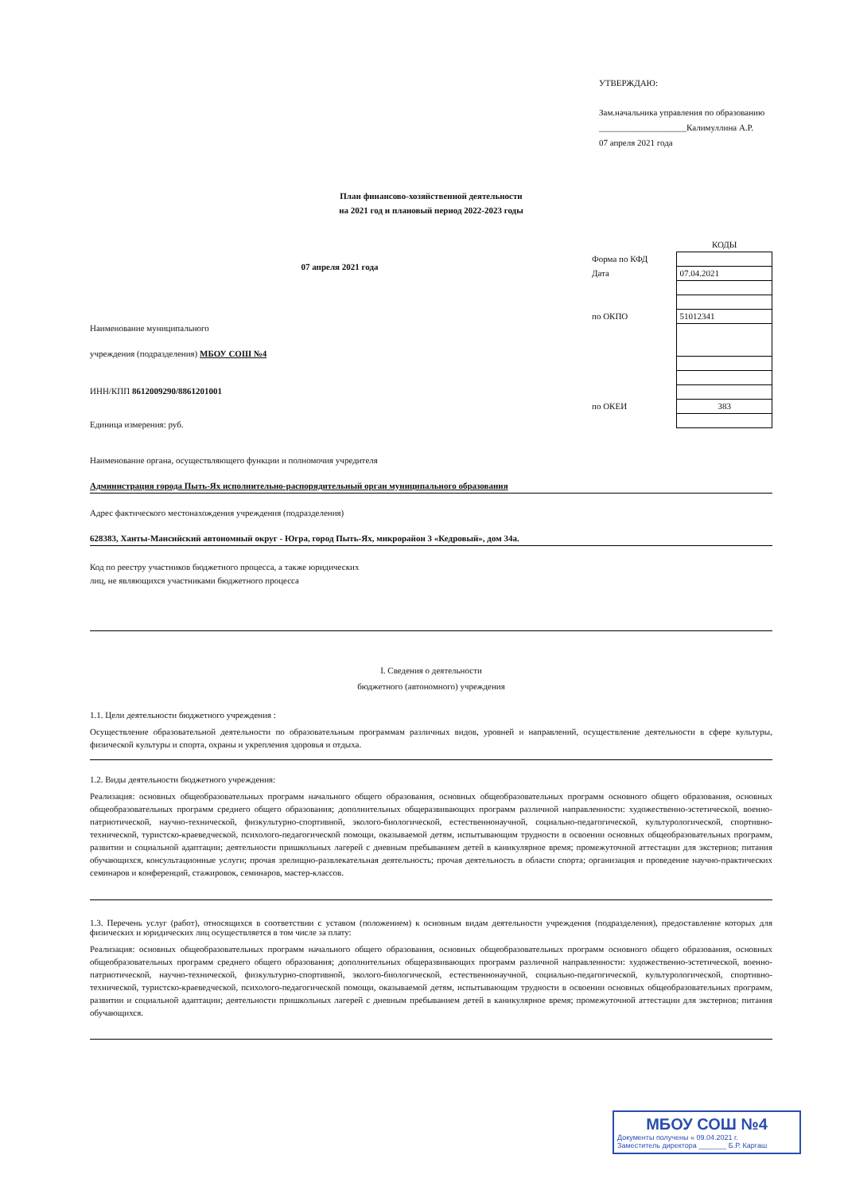УТВЕРЖДАЮ:
Зам.начальника управления по образованию
____________________Калимуллина А.Р.
07 апреля 2021 года
План финансово-хозяйственной деятельности
на 2021 год и плановый период 2022-2023 годы
07 апреля 2021 года
Наименование муниципального
учреждения (подразделения) МБОУ СОШ №4
ИНН/КПП 8612009290/8861201001
Единица измерения: руб.
| | КОДЫ |
| Форма по КФД | |
| Дата | 07.04.2021 |
| по ОКПО | 51012341 |
| по ОКЕИ | 383 |
Наименование органа, осуществляющего функции и полномочия учредителя
Администрация города Пыть-Ях исполнительно-распорядительный орган муниципального образования
Адрес фактического местонахождения учреждения (подразделения)
628383, Ханты-Мансийский автономный округ - Югра, город Пыть-Ях, микрорайон 3 «Кедровый», дом 34а.
Код по реестру участников бюджетного процесса, а также юридических
лиц, не являющихся участниками бюджетного процесса
I. Сведения о деятельности
бюджетного (автономного) учреждения
1.1. Цели деятельности бюджетного учреждения :
Осуществление образовательной деятельности по образовательным программам различных видов, уровней и направлений, осуществление деятельности в сфере культуры, физической культуры и спорта, охраны и укрепления здоровья и отдыха.
1.2. Виды деятельности бюджетного учреждения:
Реализация: основных общеобразовательных программ начального общего образования, основных общеобразовательных программ основного общего образования, основных общеобразовательных программ среднего общего образования; дополнительных общеразвивающих программ различной направленности: художественно-эстетической, военно-патриотической, научно-технической, физкультурно-спортивной, эколого-биологической, естественнонаучной, социально-педагогической, культурологической, спортивно-технической, туристско-краеведческой, психолого-педагогической помощи, оказываемой детям, испытывающим трудности в освоении основных общеобразовательных программ, развитии и социальной адаптации; деятельности пришкольных лагерей с дневным пребыванием детей в каникулярное время; промежуточной аттестации для экстернов; питания обучающихся, консультационные услуги; прочая зрелищно-развлекательная деятельность; прочая деятельность в области спорта; организация и проведение научно-практических семинаров и конференций, стажировок, семинаров, мастер-классов.
1.3. Перечень услуг (работ), относящихся в соответствии с уставом (положением) к основным видам деятельности учреждения (подразделения), предоставление которых для физических и юридических лиц осуществляется в том числе за плату:
Реализация: основных общеобразовательных программ начального общего образования, основных общеобразовательных программ основного общего образования, основных общеобразовательных программ среднего общего образования; дополнительных общеразвивающих программ различной направленности: художественно-эстетической, военно-патриотической, научно-технической, физкультурно-спортивной, эколого-биологической, естественнонаучной, социально-педагогической, культурологической, спортивно-технической, туристско-краеведческой, психолого-педагогической помощи, оказываемой детям, испытывающим трудности в освоении основных общеобразовательных программ, развитии и социальной адаптации; деятельности пришкольных лагерей с дневным пребыванием детей в каникулярное время; промежуточной аттестации для экстернов; питания обучающихся.
МБОУ СОШ №4
Документы получены « 09.04.2021 г.
Заместитель директора _______ Б.Р. Каргаш